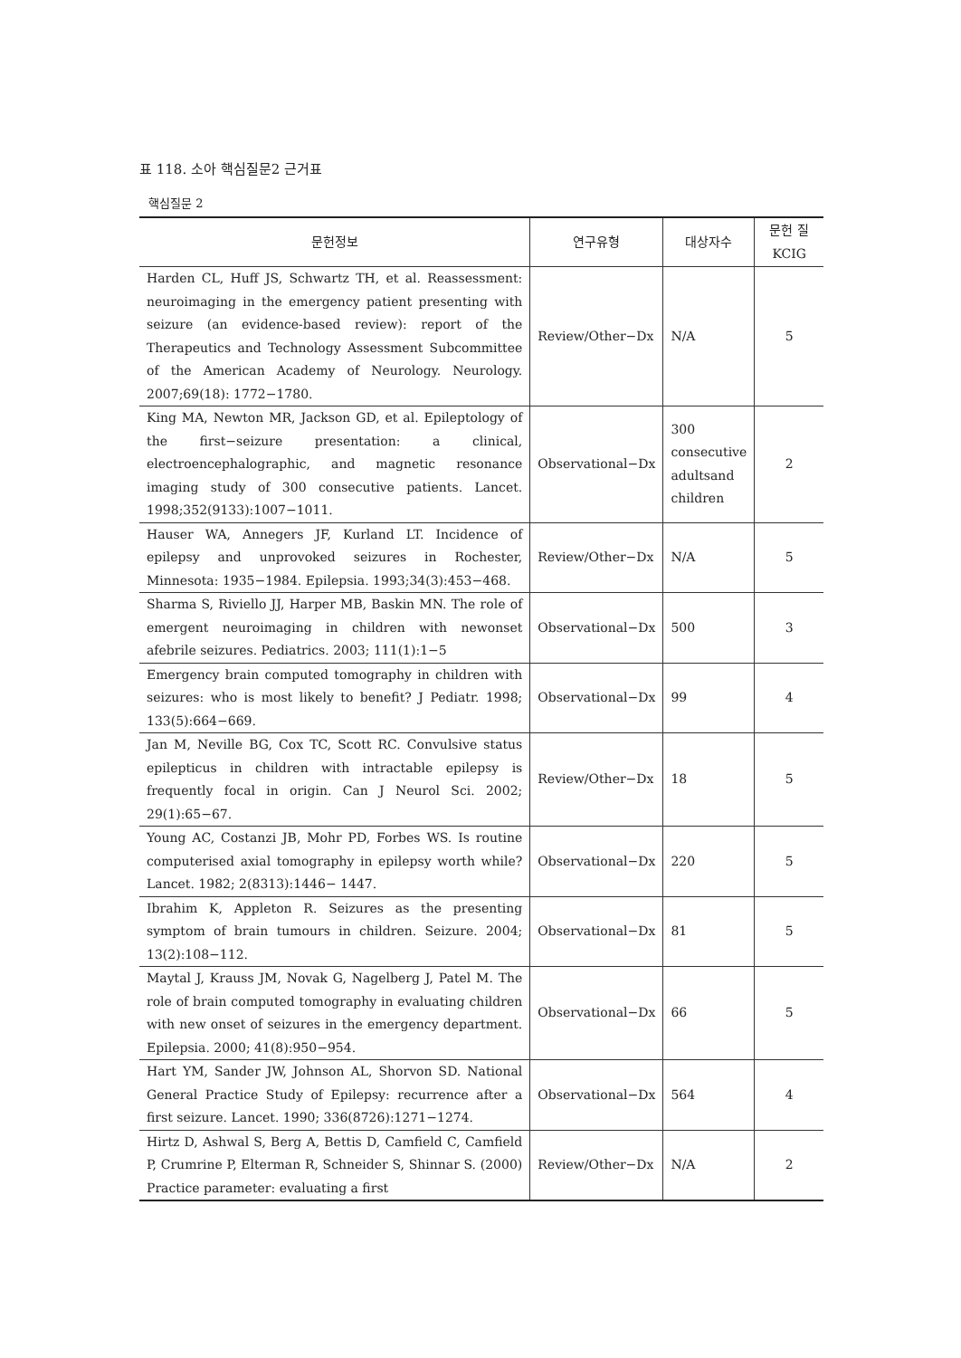표 118. 소아 핵심질문2 근거표
핵심질문 2
| 문헌정보 | 연구유형 | 대상자수 | 문헌 질 KCIG |
| --- | --- | --- | --- |
| Harden CL, Huff JS, Schwartz TH, et al. Reassessment: neuroimaging in the emergency patient presenting with seizure (an evidence-based review): report of the Therapeutics and Technology Assessment Subcommittee of the American Academy of Neurology. Neurology. 2007;69(18): 1772−1780. | Review/Other−Dx | N/A | 5 |
| King MA, Newton MR, Jackson GD, et al. Epileptology of the first−seizure presentation: a clinical, electroencephalographic, and magnetic resonance imaging study of 300 consecutive patients. Lancet. 1998;352(9133):1007−1011. | Observational−Dx | 300 consecutive adultsand children | 2 |
| Hauser WA, Annegers JF, Kurland LT. Incidence of epilepsy and unprovoked seizures in Rochester, Minnesota: 1935−1984. Epilepsia. 1993;34(3):453−468. | Review/Other−Dx | N/A | 5 |
| Sharma S, Riviello JJ, Harper MB, Baskin MN. The role of emergent neuroimaging in children with newonset afebrile seizures. Pediatrics. 2003; 111(1):1−5 | Observational−Dx | 500 | 3 |
| Emergency brain computed tomography in children with seizures: who is most likely to benefit? J Pediatr. 1998; 133(5):664−669. | Observational−Dx | 99 | 4 |
| Jan M, Neville BG, Cox TC, Scott RC. Convulsive status epilepticus in children with intractable epilepsy is frequently focal in origin. Can J Neurol Sci. 2002; 29(1):65−67. | Review/Other−Dx | 18 | 5 |
| Young AC, Costanzi JB, Mohr PD, Forbes WS. Is routine computerised axial tomography in epilepsy worth while? Lancet. 1982; 2(8313):1446− 1447. | Observational−Dx | 220 | 5 |
| Ibrahim K, Appleton R. Seizures as the presenting symptom of brain tumours in children. Seizure. 2004; 13(2):108−112. | Observational−Dx | 81 | 5 |
| Maytal J, Krauss JM, Novak G, Nagelberg J, Patel M. The role of brain computed tomography in evaluating children with new onset of seizures in the emergency department. Epilepsia. 2000; 41(8):950−954. | Observational−Dx | 66 | 5 |
| Hart YM, Sander JW, Johnson AL, Shorvon SD. National General Practice Study of Epilepsy: recurrence after a first seizure. Lancet. 1990; 336(8726):1271−1274. | Observational−Dx | 564 | 4 |
| Hirtz D, Ashwal S, Berg A, Bettis D, Camfield C, Camfield P, Crumrine P, Elterman R, Schneider S, Shinnar S. (2000) Practice parameter: evaluating a first | Review/Other−Dx | N/A | 2 |